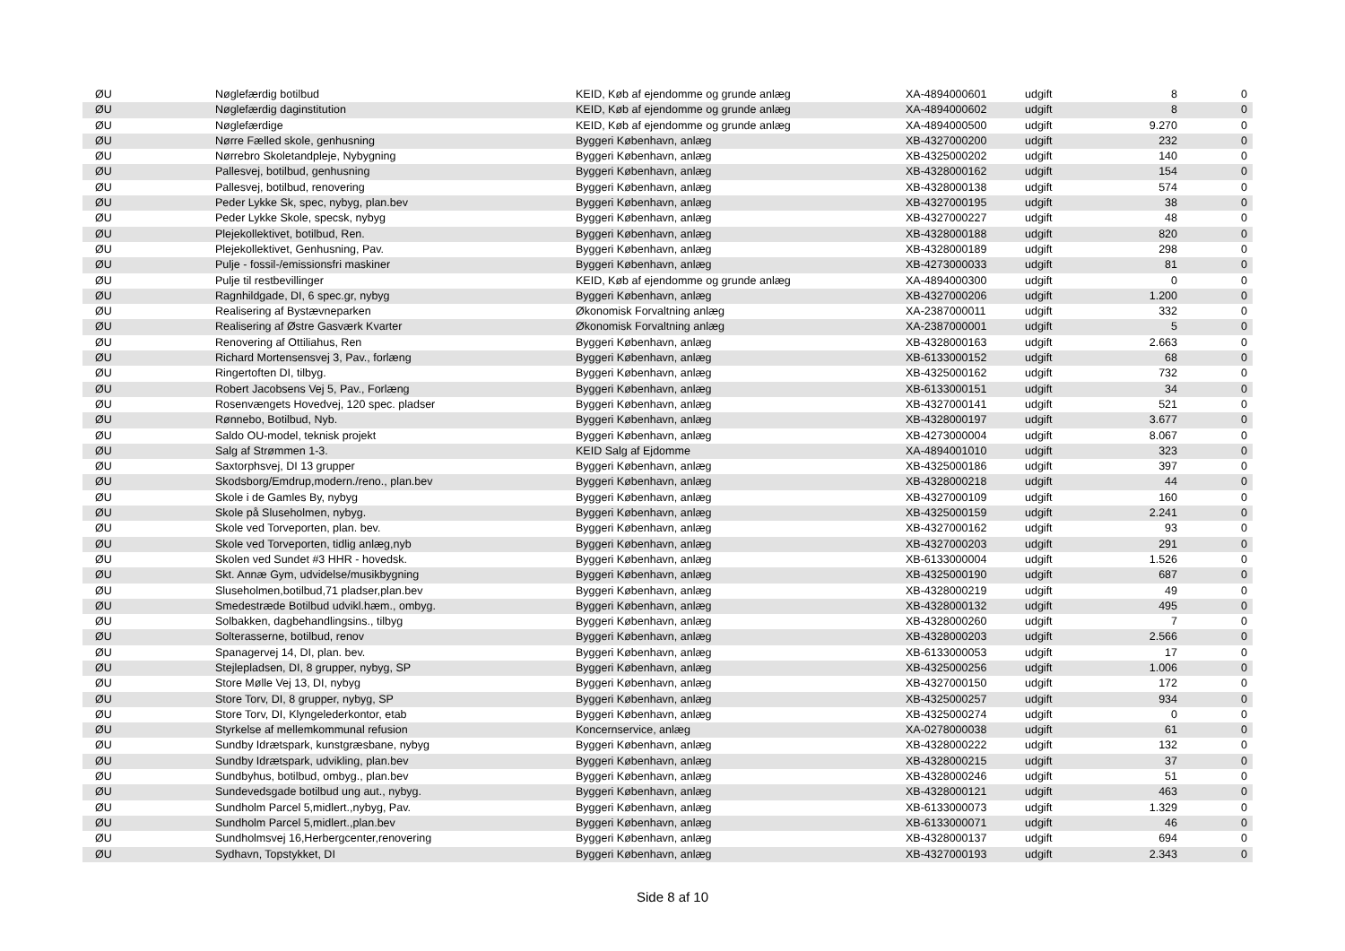| ØU | Nøglefærdig botilbud | KEID, Køb af ejendomme og grunde anlæg | XA-4894000601 | udgift | 8 | 0 |
| ØU | Nøglefærdig daginstitution | KEID, Køb af ejendomme og grunde anlæg | XA-4894000602 | udgift | 8 | 0 |
| ØU | Nøglefærdige | KEID, Køb af ejendomme og grunde anlæg | XA-4894000500 | udgift | 9.270 | 0 |
| ØU | Nørre Fælled skole, genhusning | Byggeri København, anlæg | XB-4327000200 | udgift | 232 | 0 |
| ØU | Nørrebro Skoletandpleje, Nybygning | Byggeri København, anlæg | XB-4325000202 | udgift | 140 | 0 |
| ØU | Pallesvej, botilbud, genhusning | Byggeri København, anlæg | XB-4328000162 | udgift | 154 | 0 |
| ØU | Pallesvej, botilbud, renovering | Byggeri København, anlæg | XB-4328000138 | udgift | 574 | 0 |
| ØU | Peder Lykke Sk, spec, nybyg, plan.bev | Byggeri København, anlæg | XB-4327000195 | udgift | 38 | 0 |
| ØU | Peder Lykke Skole, specsk, nybyg | Byggeri København, anlæg | XB-4327000227 | udgift | 48 | 0 |
| ØU | Plejekollektivet, botilbud, Ren. | Byggeri København, anlæg | XB-4328000188 | udgift | 820 | 0 |
| ØU | Plejekollektivet, Genhusning, Pav. | Byggeri København, anlæg | XB-4328000189 | udgift | 298 | 0 |
| ØU | Pulje - fossil-/emissionsfri maskiner | Byggeri København, anlæg | XB-4273000033 | udgift | 81 | 0 |
| ØU | Pulje til restbevillinger | KEID, Køb af ejendomme og grunde anlæg | XA-4894000300 | udgift | 0 | 0 |
| ØU | Ragnhildgade, DI, 6 spec.gr, nybyg | Byggeri København, anlæg | XB-4327000206 | udgift | 1.200 | 0 |
| ØU | Realisering af Bystævneparken | Økonomisk Forvaltning anlæg | XA-2387000011 | udgift | 332 | 0 |
| ØU | Realisering af Østre Gasværk Kvarter | Økonomisk Forvaltning anlæg | XA-2387000001 | udgift | 5 | 0 |
| ØU | Renovering af Ottiliahus, Ren | Byggeri København, anlæg | XB-4328000163 | udgift | 2.663 | 0 |
| ØU | Richard Mortensensvej 3, Pav., forlæng | Byggeri København, anlæg | XB-6133000152 | udgift | 68 | 0 |
| ØU | Ringertoften DI, tilbyg. | Byggeri København, anlæg | XB-4325000162 | udgift | 732 | 0 |
| ØU | Robert Jacobsens Vej 5, Pav., Forlæng | Byggeri København, anlæg | XB-6133000151 | udgift | 34 | 0 |
| ØU | Rosenvængets Hovedvej, 120 spec. pladser | Byggeri København, anlæg | XB-4327000141 | udgift | 521 | 0 |
| ØU | Rønnebo, Botilbud, Nyb. | Byggeri København, anlæg | XB-4328000197 | udgift | 3.677 | 0 |
| ØU | Saldo OU-model, teknisk projekt | Byggeri København, anlæg | XB-4273000004 | udgift | 8.067 | 0 |
| ØU | Salg af Strømmen 1-3. | KEID Salg af Ejdomme | XA-4894001010 | udgift | 323 | 0 |
| ØU | Saxtorphsvej, DI 13 grupper | Byggeri København, anlæg | XB-4325000186 | udgift | 397 | 0 |
| ØU | Skodsborg/Emdrup,modern./reno., plan.bev | Byggeri København, anlæg | XB-4328000218 | udgift | 44 | 0 |
| ØU | Skole i de Gamles By, nybyg | Byggeri København, anlæg | XB-4327000109 | udgift | 160 | 0 |
| ØU | Skole på Sluseholmen, nybyg. | Byggeri København, anlæg | XB-4325000159 | udgift | 2.241 | 0 |
| ØU | Skole ved Torveporten, plan. bev. | Byggeri København, anlæg | XB-4327000162 | udgift | 93 | 0 |
| ØU | Skole ved Torveporten, tidlig anlæg,nyb | Byggeri København, anlæg | XB-4327000203 | udgift | 291 | 0 |
| ØU | Skolen ved Sundet #3 HHR - hovedsk. | Byggeri København, anlæg | XB-6133000004 | udgift | 1.526 | 0 |
| ØU | Skt. Annæ Gym, udvidelse/musikbygning | Byggeri København, anlæg | XB-4325000190 | udgift | 687 | 0 |
| ØU | Sluseholmen,botilbud,71 pladser,plan.bev | Byggeri København, anlæg | XB-4328000219 | udgift | 49 | 0 |
| ØU | Smedestræde Botilbud udvikl.hæm., ombyg. | Byggeri København, anlæg | XB-4328000132 | udgift | 495 | 0 |
| ØU | Solbakken, dagbehandlingsins., tilbyg | Byggeri København, anlæg | XB-4328000260 | udgift | 7 | 0 |
| ØU | Solterasserne, botilbud, renov | Byggeri København, anlæg | XB-4328000203 | udgift | 2.566 | 0 |
| ØU | Spanagervej 14, DI, plan. bev. | Byggeri København, anlæg | XB-6133000053 | udgift | 17 | 0 |
| ØU | Stejlepladsen, DI, 8 grupper, nybyg, SP | Byggeri København, anlæg | XB-4325000256 | udgift | 1.006 | 0 |
| ØU | Store Mølle Vej 13, DI, nybyg | Byggeri København, anlæg | XB-4327000150 | udgift | 172 | 0 |
| ØU | Store Torv, DI, 8 grupper, nybyg, SP | Byggeri København, anlæg | XB-4325000257 | udgift | 934 | 0 |
| ØU | Store Torv, DI, Klyngelederkontor, etab | Byggeri København, anlæg | XB-4325000274 | udgift | 0 | 0 |
| ØU | Styrkelse af mellemkommunal refusion | Koncernservice, anlæg | XA-0278000038 | udgift | 61 | 0 |
| ØU | Sundby Idrætspark, kunstgræsbane, nybyg | Byggeri København, anlæg | XB-4328000222 | udgift | 132 | 0 |
| ØU | Sundby Idrætspark, udvikling, plan.bev | Byggeri København, anlæg | XB-4328000215 | udgift | 37 | 0 |
| ØU | Sundbyhus, botilbud, ombyg., plan.bev | Byggeri København, anlæg | XB-4328000246 | udgift | 51 | 0 |
| ØU | Sundevedsgade botilbud ung aut., nybyg. | Byggeri København, anlæg | XB-4328000121 | udgift | 463 | 0 |
| ØU | Sundholm Parcel 5,midlert.,nybyg, Pav. | Byggeri København, anlæg | XB-6133000073 | udgift | 1.329 | 0 |
| ØU | Sundholm Parcel 5,midlert.,plan.bev | Byggeri København, anlæg | XB-6133000071 | udgift | 46 | 0 |
| ØU | Sundholmsvej 16,Herbergcenter,renovering | Byggeri København, anlæg | XB-4328000137 | udgift | 694 | 0 |
| ØU | Sydhavn, Topstykket, DI | Byggeri København, anlæg | XB-4327000193 | udgift | 2.343 | 0 |
Side 8 af 10